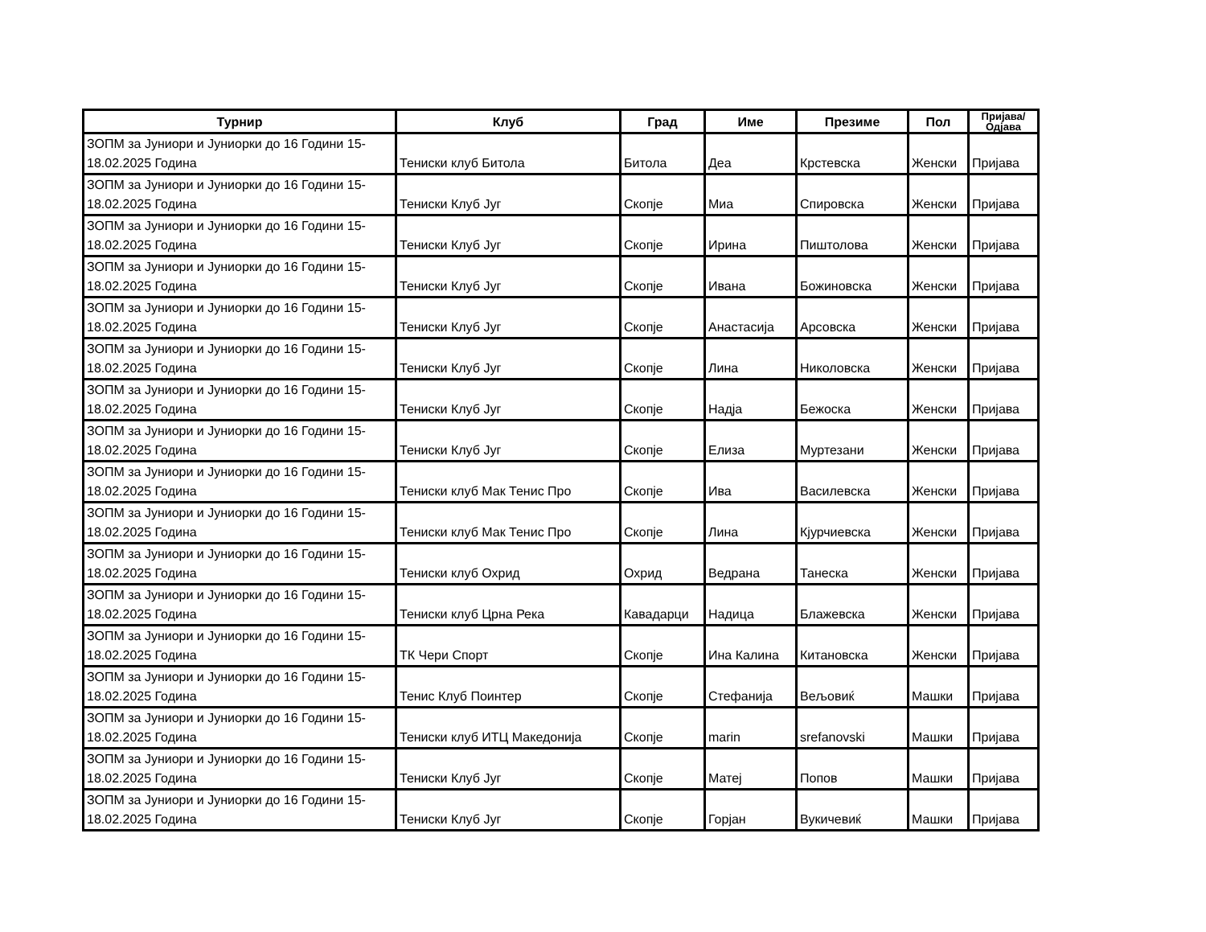| Турнир | Клуб | Град | Име | Презиме | Пол | Пријава/ Одјава |
| --- | --- | --- | --- | --- | --- | --- |
| ЗОПМ за Јуниори и Јуниорки до 16 Години 15-18.02.2025 Година | Тениски клуб Битола | Битола | Деа | Крстевска | Женски | Пријава |
| ЗОПМ за Јуниори и Јуниорки до 16 Години 15-18.02.2025 Година | Тениски Клуб Југ | Скопје | Миа | Спировска | Женски | Пријава |
| ЗОПМ за Јуниори и Јуниорки до 16 Години 15-18.02.2025 Година | Тениски Клуб Југ | Скопје | Ирина | Пиштолова | Женски | Пријава |
| ЗОПМ за Јуниори и Јуниорки до 16 Години 15-18.02.2025 Година | Тениски Клуб Југ | Скопје | Ивана | Божиновска | Женски | Пријава |
| ЗОПМ за Јуниори и Јуниорки до 16 Години 15-18.02.2025 Година | Тениски Клуб Југ | Скопје | Анастасија | Арсовска | Женски | Пријава |
| ЗОПМ за Јуниори и Јуниорки до 16 Години 15-18.02.2025 Година | Тениски Клуб Југ | Скопје | Лина | Николовска | Женски | Пријава |
| ЗОПМ за Јуниори и Јуниорки до 16 Години 15-18.02.2025 Година | Тениски Клуб Југ | Скопје | Надја | Бежоска | Женски | Пријава |
| ЗОПМ за Јуниори и Јуниорки до 16 Години 15-18.02.2025 Година | Тениски Клуб Југ | Скопје | Елиза | Муртезани | Женски | Пријава |
| ЗОПМ за Јуниори и Јуниорки до 16 Години 15-18.02.2025 Година | Тениски клуб Мак Тенис Про | Скопје | Ива | Василевска | Женски | Пријава |
| ЗОПМ за Јуниори и Јуниорки до 16 Години 15-18.02.2025 Година | Тениски клуб Мак Тенис Про | Скопје | Лина | Кјурчиевска | Женски | Пријава |
| ЗОПМ за Јуниори и Јуниорки до 16 Години 15-18.02.2025 Година | Тениски клуб Охрид | Охрид | Ведрана | Танеска | Женски | Пријава |
| ЗОПМ за Јуниори и Јуниорки до 16 Години 15-18.02.2025 Година | Тениски клуб Црна Река | Кавадарци | Надица | Блажевска | Женски | Пријава |
| ЗОПМ за Јуниори и Јуниорки до 16 Години 15-18.02.2025 Година | ТК Чери Спорт | Скопје | Ина Калина | Китановска | Женски | Пријава |
| ЗОПМ за Јуниори и Јуниорки до 16 Години 15-18.02.2025 Година | Тенис Клуб Поинтер | Скопје | Стефанија | Вељовиќ | Машки | Пријава |
| ЗОПМ за Јуниори и Јуниорки до 16 Години 15-18.02.2025 Година | Тениски клуб ИТЦ Македонија | Скопје | marin | srefanovski | Машки | Пријава |
| ЗОПМ за Јуниори и Јуниорки до 16 Години 15-18.02.2025 Година | Тениски Клуб Југ | Скопје | Матеј | Попов | Машки | Пријава |
| ЗОПМ за Јуниори и Јуниорки до 16 Години 15-18.02.2025 Година | Тениски Клуб Југ | Скопје | Горјан | Вукичевиќ | Машки | Пријава |